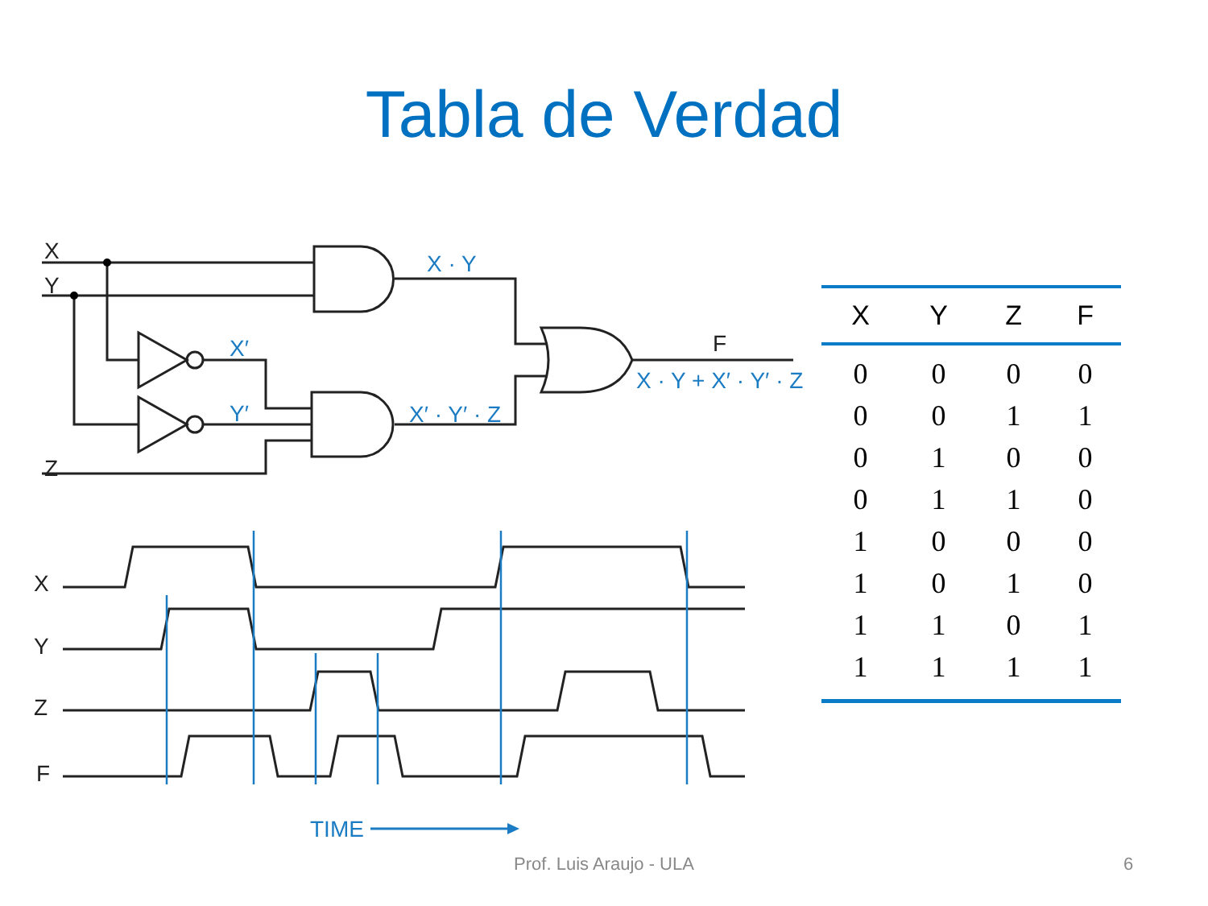Tabla de Verdad
X
Y
Z
F
X
Y
Z
F
X · Y
X′
Y′
X′ · Y′ · Z
X · Y + X′ · Y′ · Z
TIME
| X | Y | Z | F |
| --- | --- | --- | --- |
| 0 | 0 | 0 | 0 |
| 0 | 0 | 1 | 1 |
| 0 | 1 | 0 | 0 |
| 0 | 1 | 1 | 0 |
| 1 | 0 | 0 | 0 |
| 1 | 0 | 1 | 0 |
| 1 | 1 | 0 | 1 |
| 1 | 1 | 1 | 1 |
Prof. Luis Araujo - ULA 6